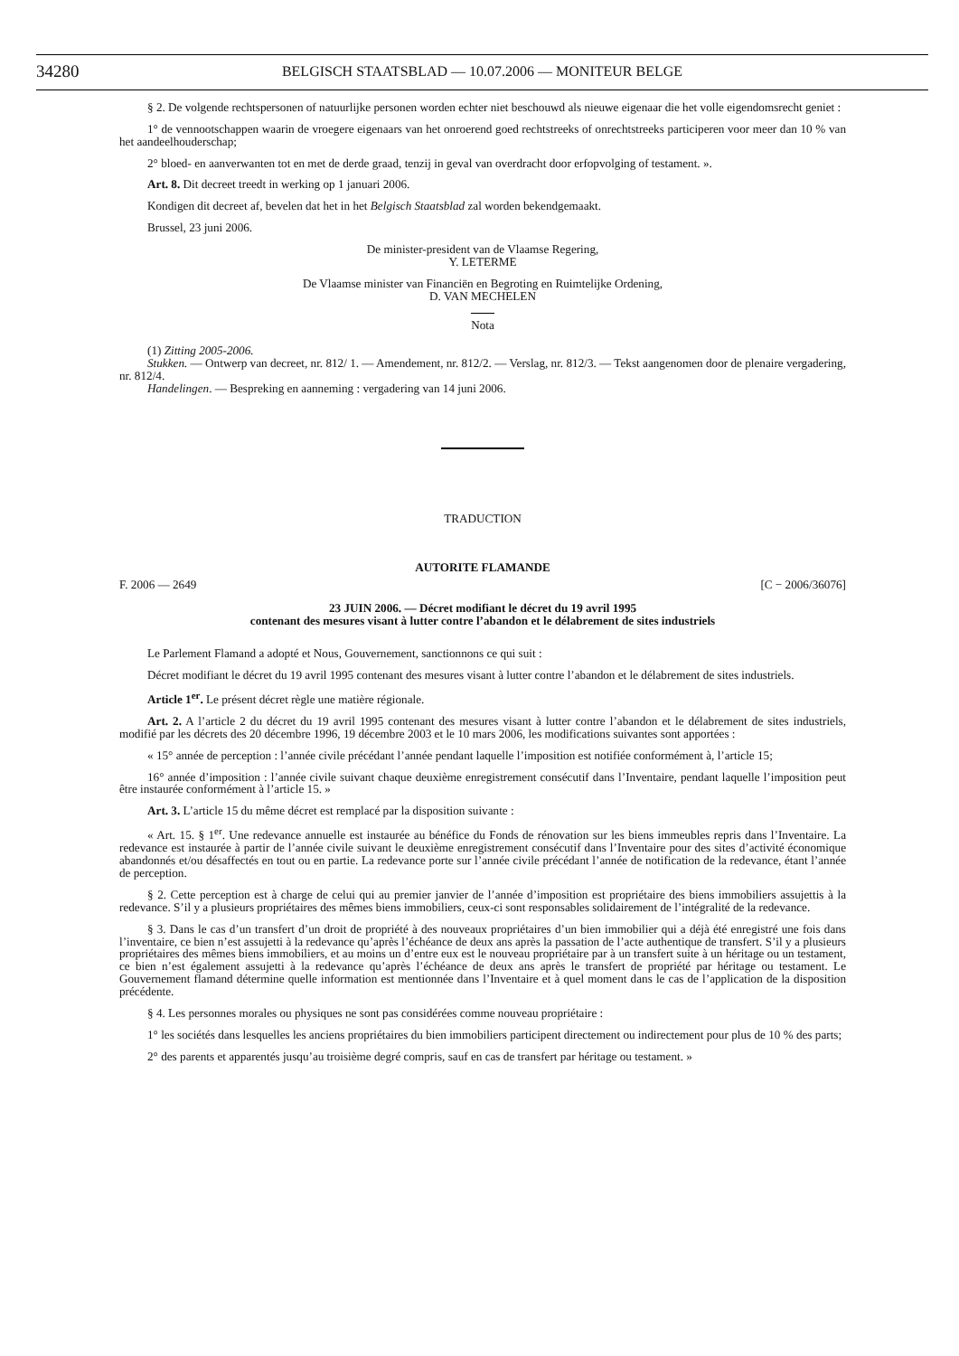34280 BELGISCH STAATSBLAD — 10.07.2006 — MONITEUR BELGE
§ 2. De volgende rechtspersonen of natuurlijke personen worden echter niet beschouwd als nieuwe eigenaar die het volle eigendomsrecht geniet :
1° de vennootschappen waarin de vroegere eigenaars van het onroerend goed rechtstreeks of onrechtstreeks participeren voor meer dan 10 % van het aandeelhouderschap;
2° bloed- en aanverwanten tot en met de derde graad, tenzij in geval van overdracht door erfopvolging of testament. ».
Art. 8. Dit decreet treedt in werking op 1 januari 2006.
Kondigen dit decreet af, bevelen dat het in het Belgisch Staatsblad zal worden bekendgemaakt.
Brussel, 23 juni 2006.
De minister-president van de Vlaamse Regering,
Y. LETERME
De Vlaamse minister van Financiën en Begroting en Ruimtelijke Ordening,
D. VAN MECHELEN
Nota
(1) Zitting 2005-2006.
Stukken. — Ontwerp van decreet, nr. 812/ 1. — Amendement, nr. 812/2. — Verslag, nr. 812/3. — Tekst aangenomen door de plenaire vergadering, nr. 812/4.
Handelingen. — Bespreking en aanneming : vergadering van 14 juni 2006.
TRADUCTION
AUTORITE FLAMANDE
F. 2006 — 2649 [C − 2006/36076]
23 JUIN 2006. — Décret modifiant le décret du 19 avril 1995
contenant des mesures visant à lutter contre l’abandon et le délabrement de sites industriels
Le Parlement Flamand a adopté et Nous, Gouvernement, sanctionnons ce qui suit :
Décret modifiant le décret du 19 avril 1995 contenant des mesures visant à lutter contre l’abandon et le délabrement de sites industriels.
Article 1<sup>er</sup>. Le présent décret règle une matière régionale.
Art. 2. A l’article 2 du décret du 19 avril 1995 contenant des mesures visant à lutter contre l’abandon et le délabrement de sites industriels, modifié par les décrets des 20 décembre 1996, 19 décembre 2003 et le 10 mars 2006, les modifications suivantes sont apportées :
« 15° année de perception : l’année civile précédant l’année pendant laquelle l’imposition est notifiée conformément à, l’article 15;
16° année d’imposition : l’année civile suivant chaque deuxième enregistrement consécutif dans l’Inventaire, pendant laquelle l’imposition peut être instaurée conformément à l’article 15. »
Art. 3. L’article 15 du même décret est remplacé par la disposition suivante :
« Art. 15. § 1<sup>er</sup>. Une redevance annuelle est instaurée au bénéfice du Fonds de rénovation sur les biens immeubles repris dans l’Inventaire. La redevance est instaurée à partir de l’année civile suivant le deuxième enregistrement consécutif dans l’Inventaire pour des sites d’activité économique abandonnés et/ou désaffectés en tout ou en partie. La redevance porte sur l’année civile précédant l’année de notification de la redevance, étant l’année de perception.
§ 2. Cette perception est à charge de celui qui au premier janvier de l’année d’imposition est propriétaire des biens immobiliers assujettis à la redevance. S’il y a plusieurs propriétaires des mêmes biens immobiliers, ceux-ci sont responsables solidairement de l’intégralité de la redevance.
§ 3. Dans le cas d’un transfert d’un droit de propriété à des nouveaux propriétaires d’un bien immobilier qui a déjà été enregistré une fois dans l’inventaire, ce bien n’est assujetti à la redevance qu’après l’échéance de deux ans après la passation de l’acte authentique de transfert. S’il y a plusieurs propriétaires des mêmes biens immobiliers, et au moins un d’entre eux est le nouveau propriétaire par à un transfert suite à un héritage ou un testament, ce bien n’est également assujetti à la redevance qu’après l’échéance de deux ans après le transfert de propriété par héritage ou testament. Le Gouvernement flamand détermine quelle information est mentionnée dans l’Inventaire et à quel moment dans le cas de l’application de la disposition précédente.
§ 4. Les personnes morales ou physiques ne sont pas considérées comme nouveau propriétaire :
1° les sociétés dans lesquelles les anciens propriétaires du bien immobiliers participent directement ou indirectement pour plus de 10 % des parts;
2° des parents et apparentés jusqu’au troisième degré compris, sauf en cas de transfert par héritage ou testament. »